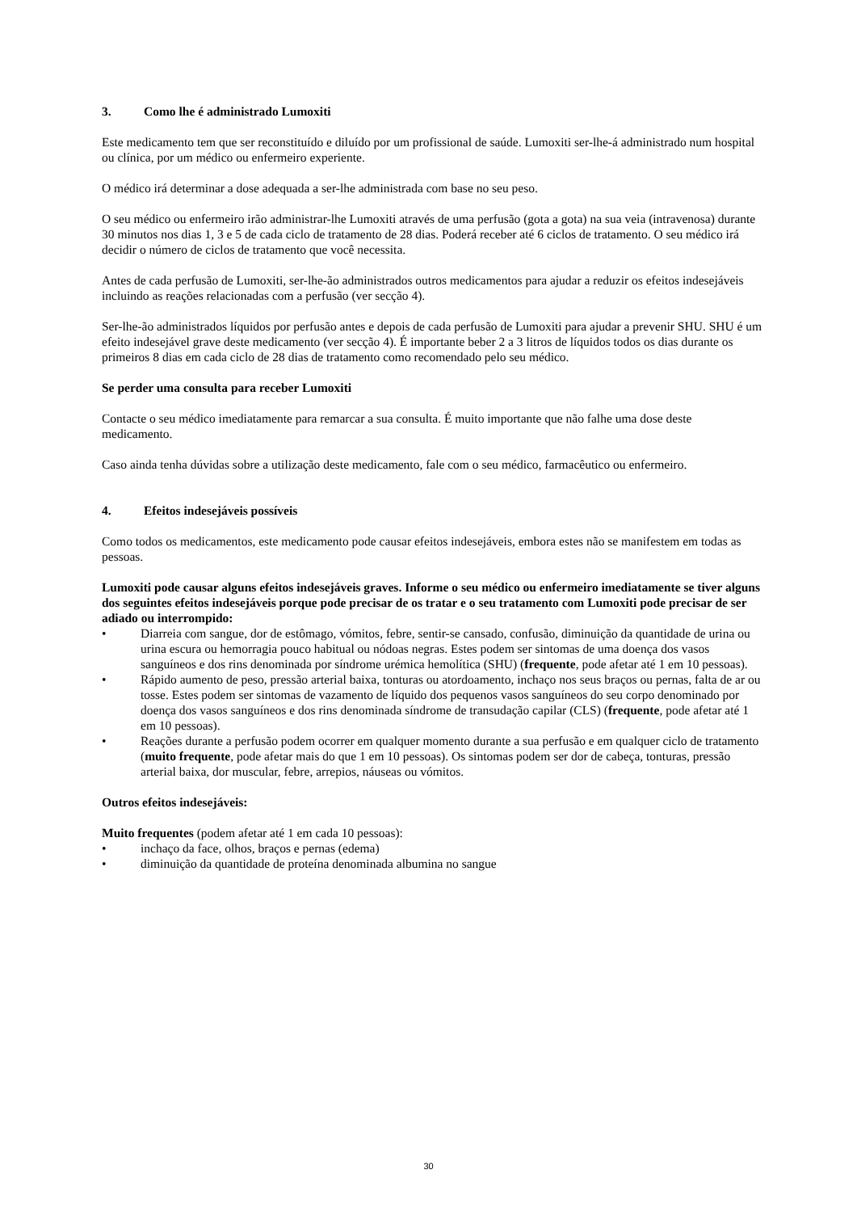3. Como lhe é administrado Lumoxiti
Este medicamento tem que ser reconstituído e diluído por um profissional de saúde. Lumoxiti ser-lhe-á administrado num hospital ou clínica, por um médico ou enfermeiro experiente.
O médico irá determinar a dose adequada a ser-lhe administrada com base no seu peso.
O seu médico ou enfermeiro irão administrar-lhe Lumoxiti através de uma perfusão (gota a gota) na sua veia (intravenosa) durante 30 minutos nos dias 1, 3 e 5 de cada ciclo de tratamento de 28 dias. Poderá receber até 6 ciclos de tratamento. O seu médico irá decidir o número de ciclos de tratamento que você necessita.
Antes de cada perfusão de Lumoxiti, ser-lhe-ão administrados outros medicamentos para ajudar a reduzir os efeitos indesejáveis incluindo as reações relacionadas com a perfusão (ver secção 4).
Ser-lhe-ão administrados líquidos por perfusão antes e depois de cada perfusão de Lumoxiti para ajudar a prevenir SHU. SHU é um efeito indesejável grave deste medicamento (ver secção 4). É importante beber 2 a 3 litros de líquidos todos os dias durante os primeiros 8 dias em cada ciclo de 28 dias de tratamento como recomendado pelo seu médico.
Se perder uma consulta para receber Lumoxiti
Contacte o seu médico imediatamente para remarcar a sua consulta. É muito importante que não falhe uma dose deste medicamento.
Caso ainda tenha dúvidas sobre a utilização deste medicamento, fale com o seu médico, farmacêutico ou enfermeiro.
4. Efeitos indesejáveis possíveis
Como todos os medicamentos, este medicamento pode causar efeitos indesejáveis, embora estes não se manifestem em todas as pessoas.
Lumoxiti pode causar alguns efeitos indesejáveis graves. Informe o seu médico ou enfermeiro imediatamente se tiver alguns dos seguintes efeitos indesejáveis porque pode precisar de os tratar e o seu tratamento com Lumoxiti pode precisar de ser adiado ou interrompido:
• Diarreia com sangue, dor de estômago, vómitos, febre, sentir-se cansado, confusão, diminuição da quantidade de urina ou urina escura ou hemorragia pouco habitual ou nódoas negras. Estes podem ser sintomas de uma doença dos vasos sanguíneos e dos rins denominada por síndrome urémica hemolítica (SHU) (frequente, pode afetar até 1 em 10 pessoas).
• Rápido aumento de peso, pressão arterial baixa, tonturas ou atordoamento, inchaço nos seus braços ou pernas, falta de ar ou tosse. Estes podem ser sintomas de vazamento de líquido dos pequenos vasos sanguíneos do seu corpo denominado por doença dos vasos sanguíneos e dos rins denominada síndrome de transudação capilar (CLS) (frequente, pode afetar até 1 em 10 pessoas).
• Reações durante a perfusão podem ocorrer em qualquer momento durante a sua perfusão e em qualquer ciclo de tratamento (muito frequente, pode afetar mais do que 1 em 10 pessoas). Os sintomas podem ser dor de cabeça, tonturas, pressão arterial baixa, dor muscular, febre, arrepios, náuseas ou vómitos.
Outros efeitos indesejáveis:
Muito frequentes (podem afetar até 1 em cada 10 pessoas):
• inchaço da face, olhos, braços e pernas (edema)
• diminuição da quantidade de proteína denominada albumina no sangue
30